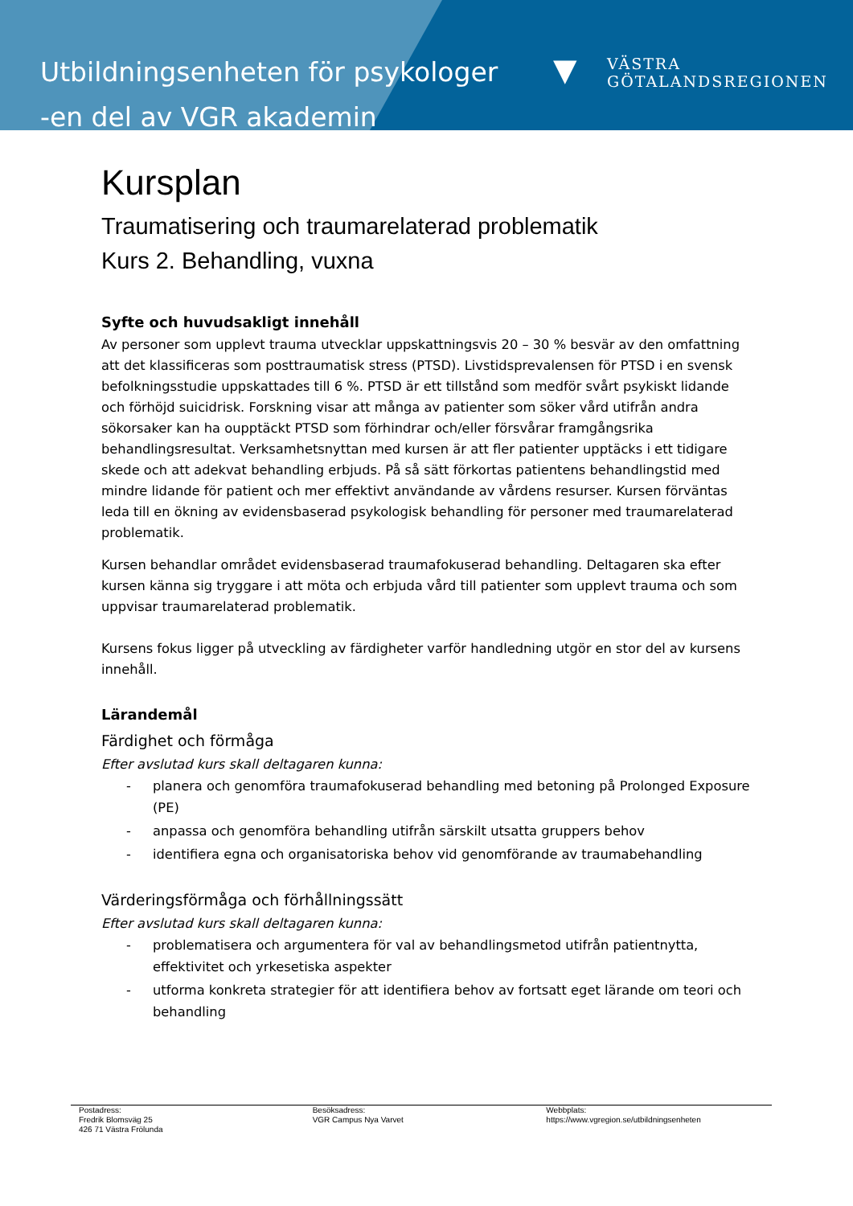Utbildningsenheten för psykologer
-en del av VGR akademin
▼
VÄSTRA
GÖTALANDSREGIONEN
Kursplan
Traumatisering och traumarelaterad problematik
Kurs 2. Behandling, vuxna
Syfte och huvudsakligt innehåll
Av personer som upplevt trauma utvecklar uppskattningsvis 20 – 30 % besvär av den omfattning att det klassificeras som posttraumatisk stress (PTSD). Livstidsprevalensen för PTSD i en svensk befolkningsstudie uppskattades till 6 %. PTSD är ett tillstånd som medför svårt psykiskt lidande och förhöjd suicidrisk. Forskning visar att många av patienter som söker vård utifrån andra sökorsaker kan ha oupptäckt PTSD som förhindrar och/eller försvårar framgångsrika behandlingsresultat. Verksamhetsnyttan med kursen är att fler patienter upptäcks i ett tidigare skede och att adekvat behandling erbjuds. På så sätt förkortas patientens behandlingstid med mindre lidande för patient och mer effektivt användande av vårdens resurser. Kursen förväntas leda till en ökning av evidensbaserad psykologisk behandling för personer med traumarelaterad problematik.
Kursen behandlar området evidensbaserad traumafokuserad behandling. Deltagaren ska efter kursen känna sig tryggare i att möta och erbjuda vård till patienter som upplevt trauma och som uppvisar traumarelaterad problematik.
Kursens fokus ligger på utveckling av färdigheter varför handledning utgör en stor del av kursens innehåll.
Lärandemål
Färdighet och förmåga
Efter avslutad kurs skall deltagaren kunna:
- planera och genomföra traumafokuserad behandling med betoning på Prolonged Exposure (PE)
- anpassa och genomföra behandling utifrån särskilt utsatta gruppers behov
- identifiera egna och organisatoriska behov vid genomförande av traumabehandling
Värderingsförmåga och förhållningssätt
Efter avslutad kurs skall deltagaren kunna:
- problematisera och argumentera för val av behandlingsmetod utifrån patientnytta, effektivitet och yrkesetiska aspekter
- utforma konkreta strategier för att identifiera behov av fortsatt eget lärande om teori och behandling
Postadress:
Fredrik Blomsväg 25
426 71 Västra Frölunda
Besöksadress:
VGR Campus Nya Varvet
Webbplats:
https://www.vgregion.se/utbildningsenheten